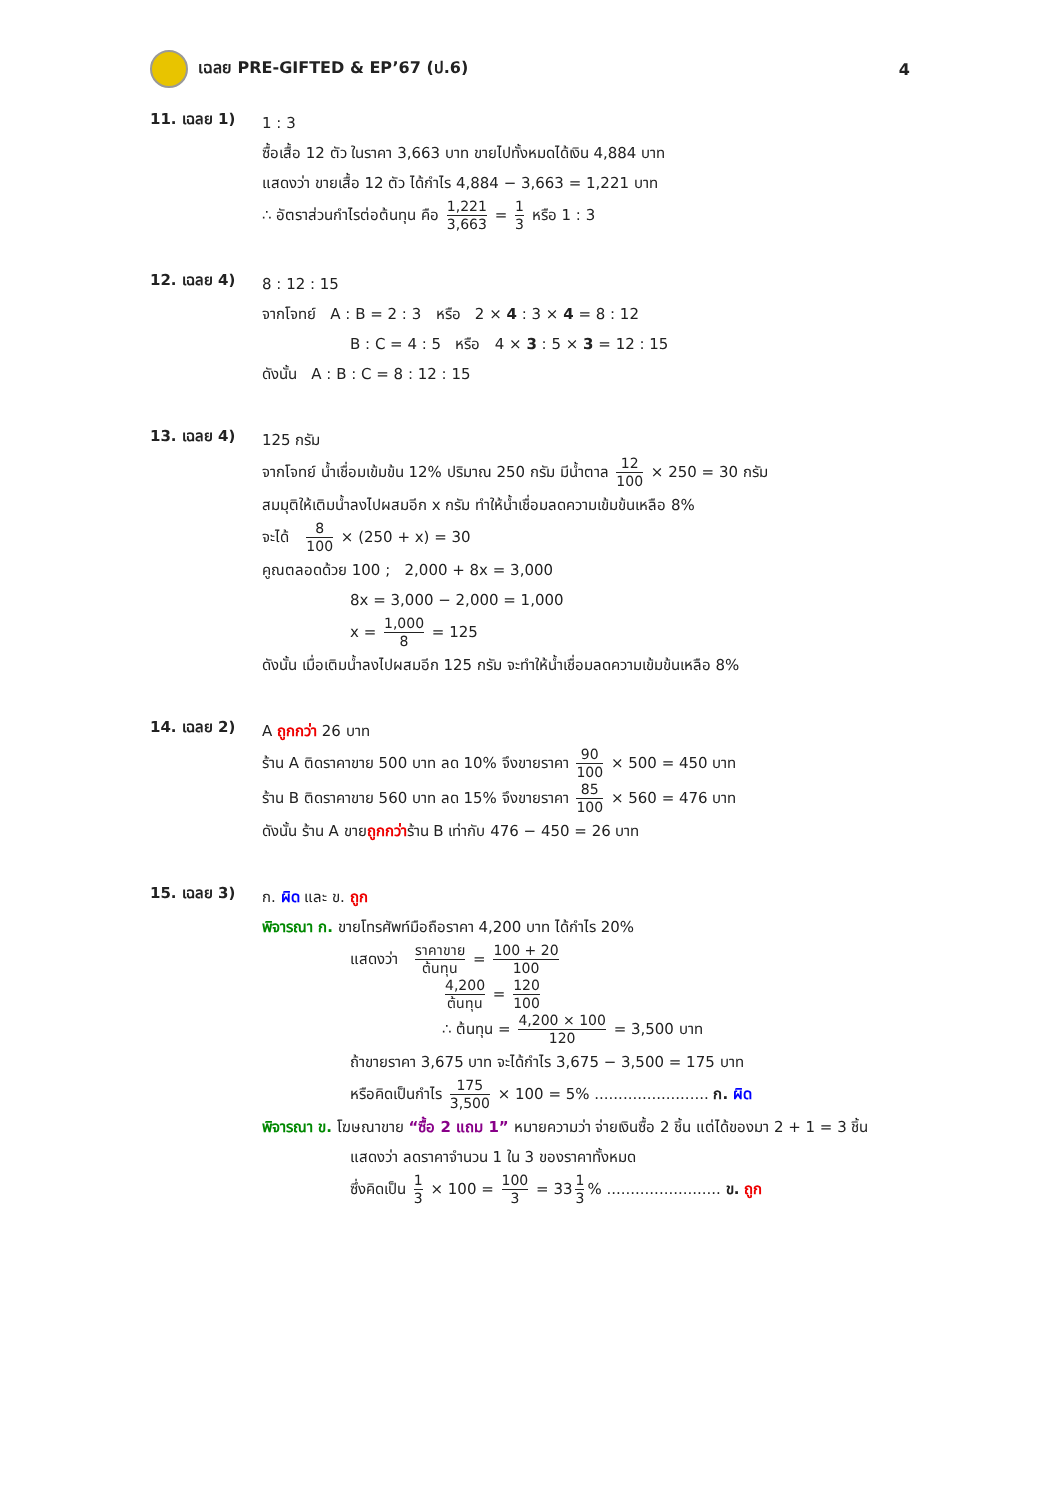เฉลย PRE-GIFTED & EP’67 (ป.6) 4
11. เฉลย 1)
1 : 3
ซื้อเสื้อ 12 ตัว ในราคา 3,663 บาท ขายไปทั้งหมดได้เงิน 4,884 บาท
แสดงว่า ขายเสื้อ 12 ตัว ได้กำไร 4,884 − 3,663 = 1,221 บาท
∴ อัตราส่วนกำไรต่อต้นทุน คือ 1,221 3,663 = 1 3 หรือ 1 : 3
12. เฉลย 4)
8 : 12 : 15
จากโจทย์ A : B = 2 : 3 หรือ 2 × 4 : 3 × 4 = 8 : 12
B : C = 4 : 5 หรือ 4 × 3 : 5 × 3 = 12 : 15
ดังนั้น A : B : C = 8 : 12 : 15
13. เฉลย 4)
125 กรัม
จากโจทย์ น้ำเชื่อมเข้มข้น 12% ปริมาณ 250 กรัม มีน้ำตาล 12 100 × 250 = 30 กรัม
สมมุติให้เติมน้ำลงไปผสมอีก x กรัม ทำให้น้ำเชื่อมลดความเข้มข้นเหลือ 8%
จะได้ 8 100 × (250 + x) = 30
คูณตลอดด้วย 100 ; 2,000 + 8x = 3,000
8x = 3,000 − 2,000 = 1,000
x = 1,000 8 = 125
ดังนั้น เมื่อเติมน้ำลงไปผสมอีก 125 กรัม จะทำให้น้ำเชื่อมลดความเข้มข้นเหลือ 8%
14. เฉลย 2)
A ถูกกว่า 26 บาท
ร้าน A ติดราคาขาย 500 บาท ลด 10% จึงขายราคา 90 100 × 500 = 450 บาท
ร้าน B ติดราคาขาย 560 บาท ลด 15% จึงขายราคา 85 100 × 560 = 476 บาท
ดังนั้น ร้าน A ขายถูกกว่าร้าน B เท่ากับ 476 − 450 = 26 บาท
15. เฉลย 3)
ก. ผิด และ ข. ถูก
พิจารณา ก. ขายโทรศัพท์มือถือราคา 4,200 บาท ได้กำไร 20%
แสดงว่า ราคาขาย ต้นทุน = 100 + 20 100
4,200 ต้นทุน = 120 100
∴ ต้นทุน = 4,200 × 100 120 = 3,500 บาท
ถ้าขายราคา 3,675 บาท จะได้กำไร 3,675 − 3,500 = 175 บาท
หรือคิดเป็นกำไร 175 3,500 × 100 = 5% ........................ ก. ผิด
พิจารณา ข. โฆษณาขาย “ซื้อ 2 แถม 1” หมายความว่า จ่ายเงินซื้อ 2 ชิ้น แต่ได้ของมา 2 + 1 = 3 ชิ้น
แสดงว่า ลดราคาจำนวน 1 ใน 3 ของราคาทั้งหมด
ซึ่งคิดเป็น 1 3 × 100 = 100 3 = 33 1 3% ........................ ข. ถูก